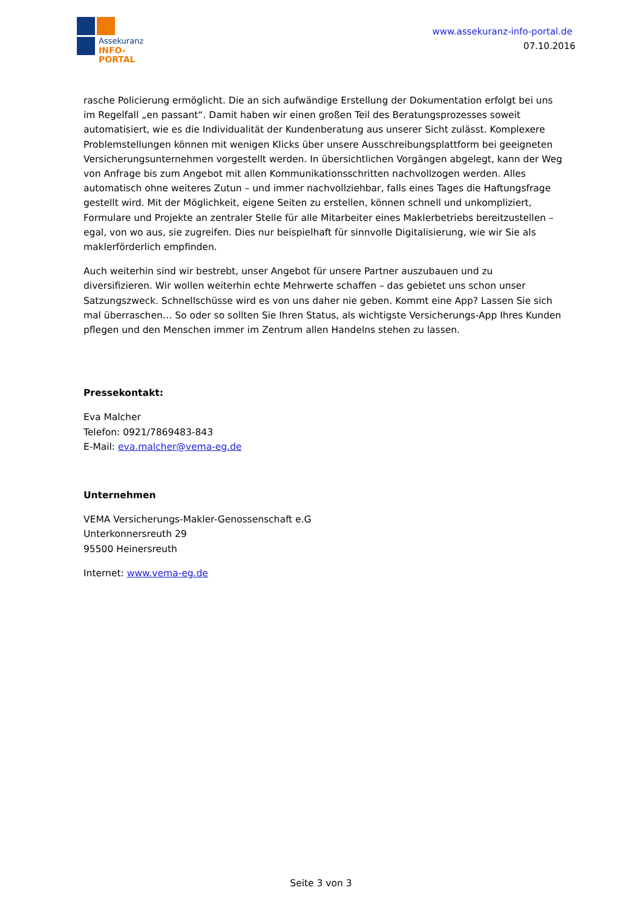Assekuranz
INFO-PORTAL
www.assekuranz-info-portal.de
07.10.2016
rasche Policierung ermöglicht. Die an sich aufwändige Erstellung der Dokumentation erfolgt bei uns im Regelfall „en passant“. Damit haben wir einen großen Teil des Beratungsprozesses soweit automatisiert, wie es die Individualität der Kundenberatung aus unserer Sicht zulässt. Komplexere Problemstellungen können mit wenigen Klicks über unsere Ausschreibungsplattform bei geeigneten Versicherungsunternehmen vorgestellt werden. In übersichtlichen Vorgängen abgelegt, kann der Weg von Anfrage bis zum Angebot mit allen Kommunikationsschritten nachvollzogen werden. Alles automatisch ohne weiteres Zutun – und immer nachvollziehbar, falls eines Tages die Haftungsfrage gestellt wird. Mit der Möglichkeit, eigene Seiten zu erstellen, können schnell und unkompliziert, Formulare und Projekte an zentraler Stelle für alle Mitarbeiter eines Maklerbetriebs bereitzustellen – egal, von wo aus, sie zugreifen. Dies nur beispielhaft für sinnvolle Digitalisierung, wie wir Sie als maklerförderlich empfinden.
Auch weiterhin sind wir bestrebt, unser Angebot für unsere Partner auszubauen und zu diversifizieren. Wir wollen weiterhin echte Mehrwerte schaffen – das gebietet uns schon unser Satzungszweck. Schnellschüsse wird es von uns daher nie geben. Kommt eine App? Lassen Sie sich mal überraschen… So oder so sollten Sie Ihren Status, als wichtigste Versicherungs-App Ihres Kunden pflegen und den Menschen immer im Zentrum allen Handelns stehen zu lassen.
Pressekontakt:
Eva Malcher
Telefon: 0921/7869483-843
E-Mail: eva.malcher@vema-eg.de
Unternehmen
VEMA Versicherungs-Makler-Genossenschaft e.G
Unterkonnersreuth 29
95500 Heinersreuth
Internet: www.vema-eg.de
Seite 3 von 3